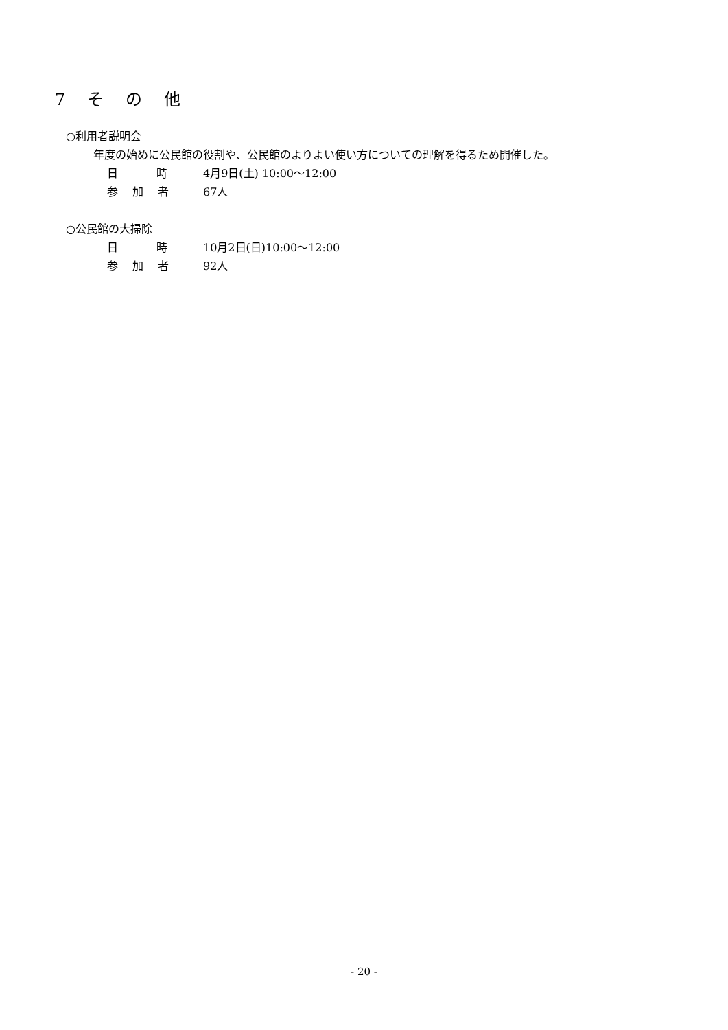7　そ　の　他
○利用者説明会
年度の始めに公民館の役割や、公民館のよりよい使い方についての理解を得るため開催した。
日　　時 4月9日(土) 10:00～12:00
参 加 者 67人
○公民館の大掃除
日　　時 10月2日(日)10:00～12:00
参 加 者 92人
- 20 -